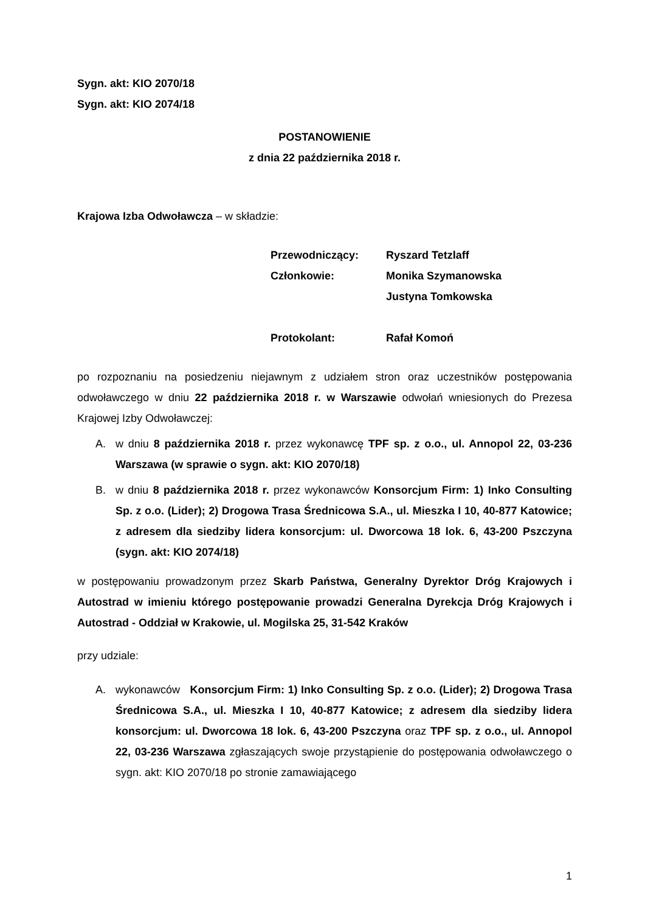Sygn. akt: KIO 2070/18
Sygn. akt: KIO 2074/18
POSTANOWIENIE
z dnia 22 października 2018 r.
Krajowa Izba Odwoławcza – w składzie:
Przewodniczący: Ryszard Tetzlaff Członkowie: Monika Szymanowska Justyna Tomkowska Protokolant: Rafał Komoń
po rozpoznaniu na posiedzeniu niejawnym z udziałem stron oraz uczestników postępowania odwoławczego w dniu 22 października 2018 r. w Warszawie odwołań wniesionych do Prezesa Krajowej Izby Odwoławczej:
A. w dniu 8 października 2018 r. przez wykonawcę TPF sp. z o.o., ul. Annopol 22, 03-236 Warszawa (w sprawie o sygn. akt: KIO 2070/18)
B. w dniu 8 października 2018 r. przez wykonawców Konsorcjum Firm: 1) Inko Consulting Sp. z o.o. (Lider); 2) Drogowa Trasa Średnicowa S.A., ul. Mieszka I 10, 40-877 Katowice; z adresem dla siedziby lidera konsorcjum: ul. Dworcowa 18 lok. 6, 43-200 Pszczyna (sygn. akt: KIO 2074/18)
w postępowaniu prowadzonym przez Skarb Państwa, Generalny Dyrektor Dróg Krajowych i Autostrad w imieniu którego postępowanie prowadzi Generalna Dyrekcja Dróg Krajowych i Autostrad - Oddział w Krakowie, ul. Mogilska 25, 31-542 Kraków
przy udziale:
A. wykonawców Konsorcjum Firm: 1) Inko Consulting Sp. z o.o. (Lider); 2) Drogowa Trasa Średnicowa S.A., ul. Mieszka I 10, 40-877 Katowice; z adresem dla siedziby lidera konsorcjum: ul. Dworcowa 18 lok. 6, 43-200 Pszczyna oraz TPF sp. z o.o., ul. Annopol 22, 03-236 Warszawa zgłaszających swoje przystąpienie do postępowania odwoławczego o sygn. akt: KIO 2070/18 po stronie zamawiającego
1